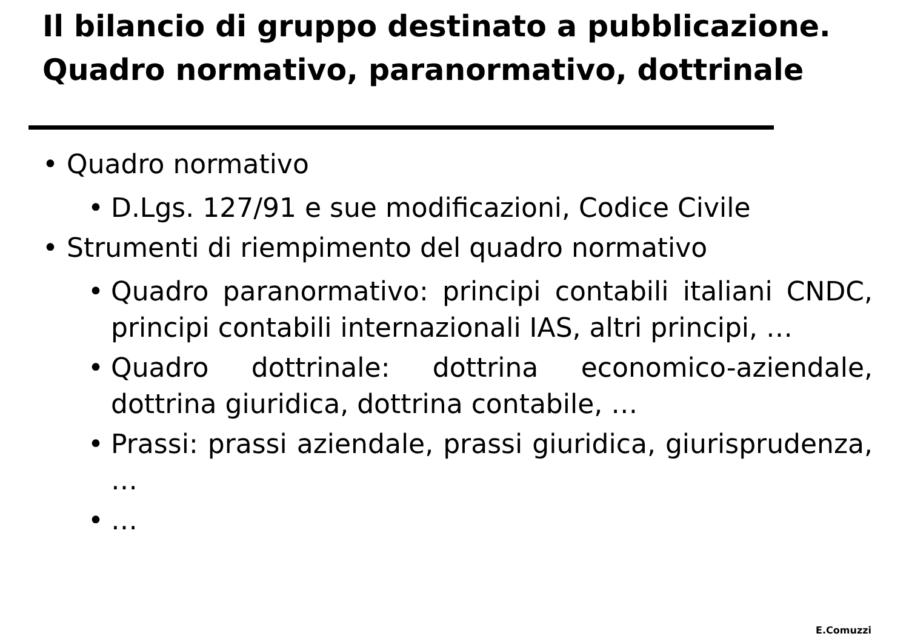Il bilancio di gruppo destinato a pubblicazione.
Quadro normativo, paranormativo, dottrinale
• Quadro normativo
• D.Lgs. 127/91 e sue modificazioni, Codice Civile
• Strumenti di riempimento del quadro normativo
• Quadro paranormativo: principi contabili italiani CNDC, principi contabili internazionali IAS, altri principi, …
• Quadro dottrinale: dottrina economico-aziendale, dottrina giuridica, dottrina contabile, …
• Prassi: prassi aziendale, prassi giuridica, giurisprudenza, …
• …
E.Comuzzi